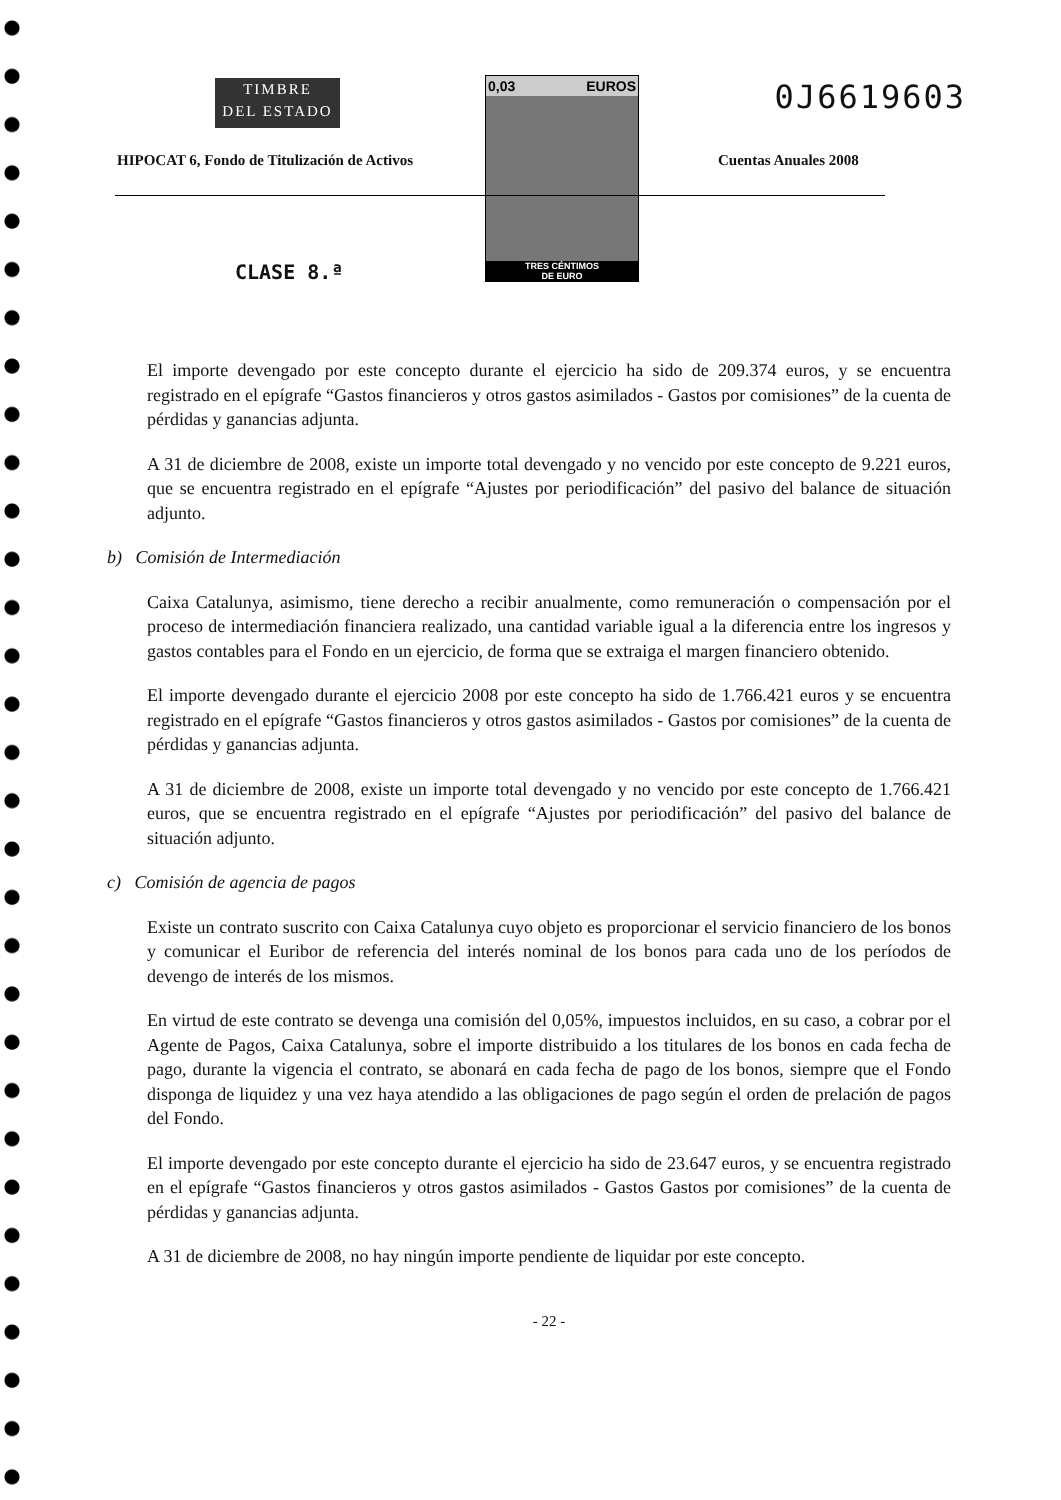TIMBRE
DEL ESTADO
0,03 EUROS
TRES CÉNTIMOS
DE EURO
0J6619603
HIPOCAT 6, Fondo de Titulización de Activos
Cuentas Anuales 2008
CLASE 8.ª
El importe devengado por este concepto durante el ejercicio ha sido de 209.374 euros, y se encuentra registrado en el epígrafe “Gastos financieros y otros gastos asimilados - Gastos por comisiones” de la cuenta de pérdidas y ganancias adjunta.
A 31 de diciembre de 2008, existe un importe total devengado y no vencido por este concepto de 9.221 euros, que se encuentra registrado en el epígrafe “Ajustes por periodificación” del pasivo del balance de situación adjunto.
b) Comisión de Intermediación
Caixa Catalunya, asimismo, tiene derecho a recibir anualmente, como remuneración o compensación por el proceso de intermediación financiera realizado, una cantidad variable igual a la diferencia entre los ingresos y gastos contables para el Fondo en un ejercicio, de forma que se extraiga el margen financiero obtenido.
El importe devengado durante el ejercicio 2008 por este concepto ha sido de 1.766.421 euros y se encuentra registrado en el epígrafe “Gastos financieros y otros gastos asimilados - Gastos por comisiones” de la cuenta de pérdidas y ganancias adjunta.
A 31 de diciembre de 2008, existe un importe total devengado y no vencido por este concepto de 1.766.421 euros, que se encuentra registrado en el epígrafe “Ajustes por periodificación” del pasivo del balance de situación adjunto.
c) Comisión de agencia de pagos
Existe un contrato suscrito con Caixa Catalunya cuyo objeto es proporcionar el servicio financiero de los bonos y comunicar el Euribor de referencia del interés nominal de los bonos para cada uno de los períodos de devengo de interés de los mismos.
En virtud de este contrato se devenga una comisión del 0,05%, impuestos incluidos, en su caso, a cobrar por el Agente de Pagos, Caixa Catalunya, sobre el importe distribuido a los titulares de los bonos en cada fecha de pago, durante la vigencia el contrato, se abonará en cada fecha de pago de los bonos, siempre que el Fondo disponga de liquidez y una vez haya atendido a las obligaciones de pago según el orden de prelación de pagos del Fondo.
El importe devengado por este concepto durante el ejercicio ha sido de 23.647 euros, y se encuentra registrado en el epígrafe “Gastos financieros y otros gastos asimilados - Gastos Gastos por comisiones” de la cuenta de pérdidas y ganancias adjunta.
A 31 de diciembre de 2008, no hay ningún importe pendiente de liquidar por este concepto.
- 22 -